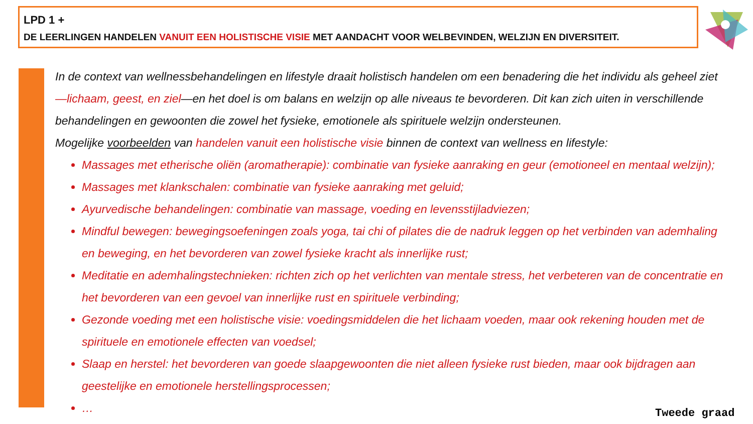LPD 1 +
DE LEERLINGEN HANDELEN VANUIT EEN HOLISTISCHE VISIE MET AANDACHT VOOR WELBEVINDEN, WELZIJN EN DIVERSITEIT.
In de context van wellnessbehandelingen en lifestyle draait holistisch handelen om een benadering die het individu als geheel ziet—lichaam, geest, en ziel—en het doel is om balans en welzijn op alle niveaus te bevorderen. Dit kan zich uiten in verschillende behandelingen en gewoonten die zowel het fysieke, emotionele als spirituele welzijn ondersteunen.
Mogelijke voorbeelden van handelen vanuit een holistische visie binnen de context van wellness en lifestyle:
Massages met etherische oliën (aromatherapie): combinatie van fysieke aanraking en geur (emotioneel en mentaal welzijn);
Massages met klankschalen: combinatie van fysieke aanraking met geluid;
Ayurvedische behandelingen: combinatie van massage, voeding en levensstijladviezen;
Mindful bewegen: bewegingsoefeningen zoals yoga, tai chi of pilates die de nadruk leggen op het verbinden van ademhaling en beweging, en het bevorderen van zowel fysieke kracht als innerlijke rust;
Meditatie en ademhalingstechnieken: richten zich op het verlichten van mentale stress, het verbeteren van de concentratie en het bevorderen van een gevoel van innerlijke rust en spirituele verbinding;
Gezonde voeding met een holistische visie: voedingsmiddelen die het lichaam voeden, maar ook rekening houden met de spirituele en emotionele effecten van voedsel;
Slaap en herstel: het bevorderen van goede slaapgewoonten die niet alleen fysieke rust bieden, maar ook bijdragen aan geestelijke en emotionele herstellingsprocessen;
…
Tweede graad